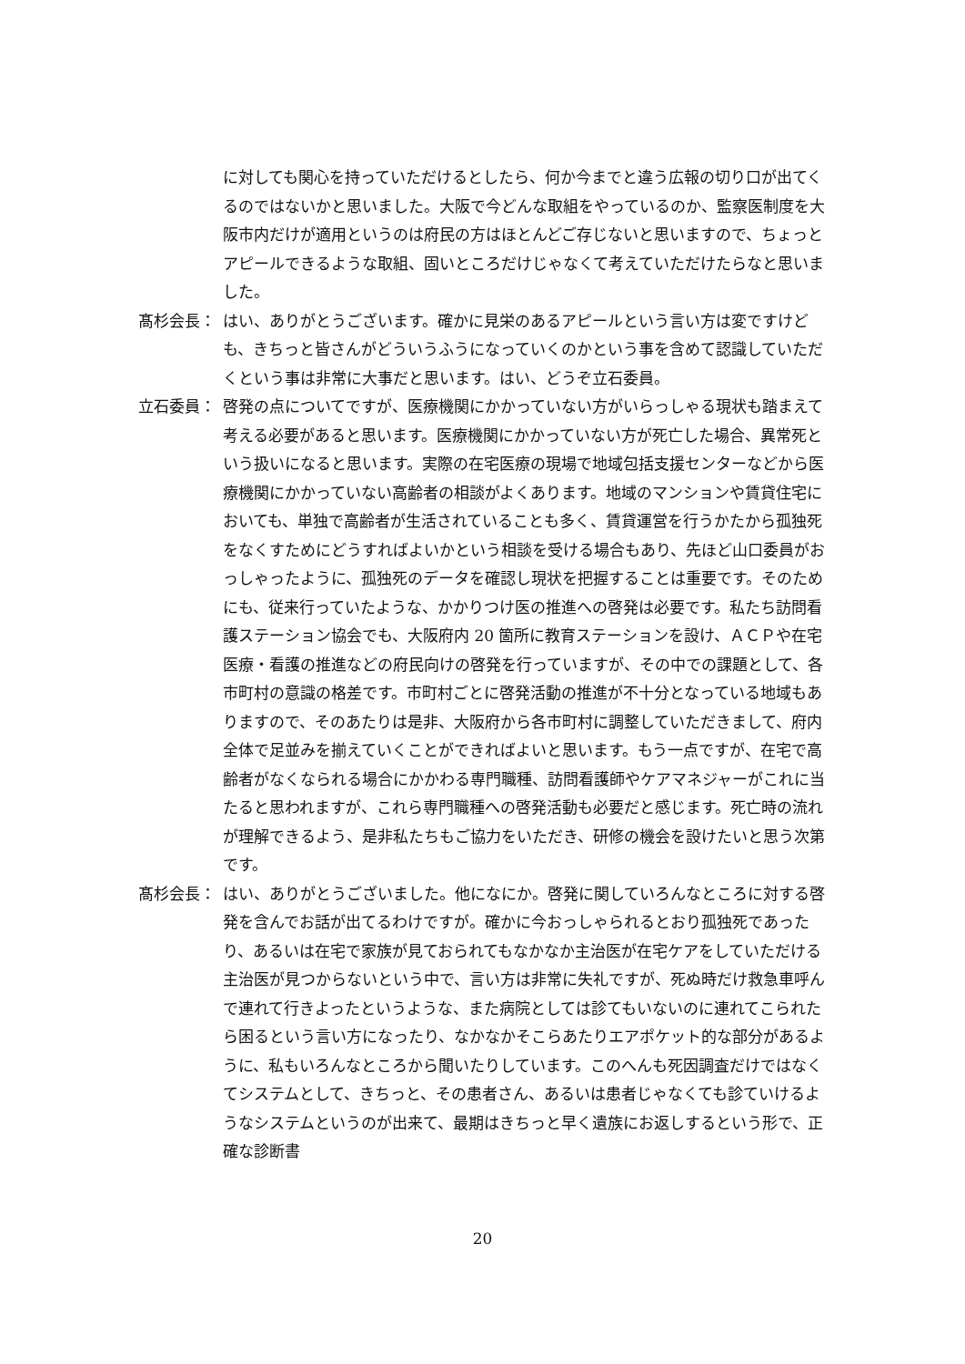に対しても関心を持っていただけるとしたら、何か今までと違う広報の切り口が出てくるのではないかと思いました。大阪で今どんな取組をやっているのか、監察医制度を大阪市内だけが適用というのは府民の方はほとんどご存じないと思いますので、ちょっとアピールできるような取組、固いところだけじゃなくて考えていただけたらなと思いました。
髙杉会長： はい、ありがとうございます。確かに見栄のあるアピールという言い方は変ですけども、きちっと皆さんがどういうふうになっていくのかという事を含めて認識していただくという事は非常に大事だと思います。はい、どうぞ立石委員。
立石委員： 啓発の点についてですが、医療機関にかかっていない方がいらっしゃる現状も踏まえて考える必要があると思います。医療機関にかかっていない方が死亡した場合、異常死という扱いになると思います。実際の在宅医療の現場で地域包括支援センターなどから医療機関にかかっていない高齢者の相談がよくあります。地域のマンションや賃貸住宅においても、単独で高齢者が生活されていることも多く、賃貸運営を行うかたから孤独死をなくすためにどうすればよいかという相談を受ける場合もあり、先ほど山口委員がおっしゃったように、孤独死のデータを確認し現状を把握することは重要です。そのためにも、従来行っていたような、かかりつけ医の推進への啓発は必要です。私たち訪問看護ステーション協会でも、大阪府内 20 箇所に教育ステーションを設け、ＡＣＰや在宅医療・看護の推進などの府民向けの啓発を行っていますが、その中での課題として、各市町村の意識の格差です。市町村ごとに啓発活動の推進が不十分となっている地域もありますので、そのあたりは是非、大阪府から各市町村に調整していただきまして、府内全体で足並みを揃えていくことができればよいと思います。もう一点ですが、在宅で高齢者がなくなられる場合にかかわる専門職種、訪問看護師やケアマネジャーがこれに当たると思われますが、これら専門職種への啓発活動も必要だと感じます。死亡時の流れが理解できるよう、是非私たちもご協力をいただき、研修の機会を設けたいと思う次第です。
髙杉会長： はい、ありがとうございました。他になにか。啓発に関していろんなところに対する啓発を含んでお話が出てるわけですが。確かに今おっしゃられるとおり孤独死であったり、あるいは在宅で家族が見ておられてもなかなか主治医が在宅ケアをしていただける主治医が見つからないという中で、言い方は非常に失礼ですが、死ぬ時だけ救急車呼んで連れて行きよったというような、また病院としては診てもいないのに連れてこられたら困るという言い方になったり、なかなかそこらあたりエアポケット的な部分があるように、私もいろんなところから聞いたりしています。このへんも死因調査だけではなくてシステムとして、きちっと、その患者さん、あるいは患者じゃなくても診ていけるようなシステムというのが出来て、最期はきちっと早く遺族にお返しするという形で、正確な診断書
20